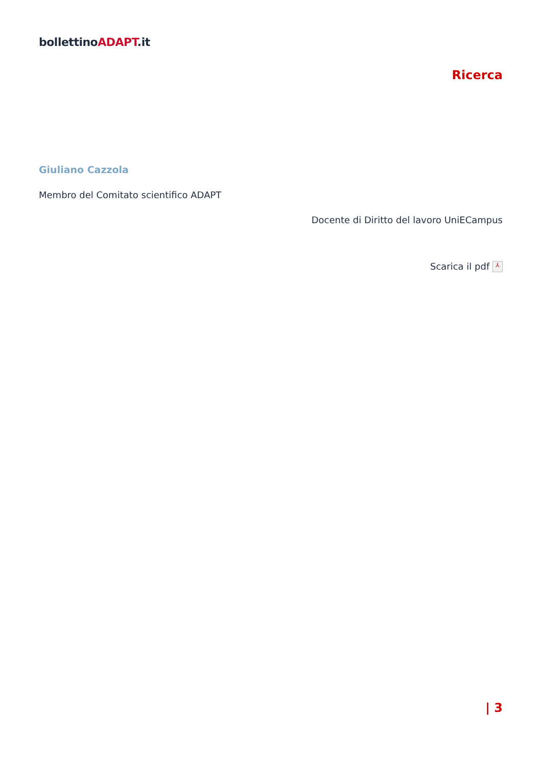bollettinoADAPT.it
Ricerca
Giuliano Cazzola
Membro del Comitato scientifico ADAPT
Docente di Diritto del lavoro UniECampus
Scarica il pdf ⅄
| 3